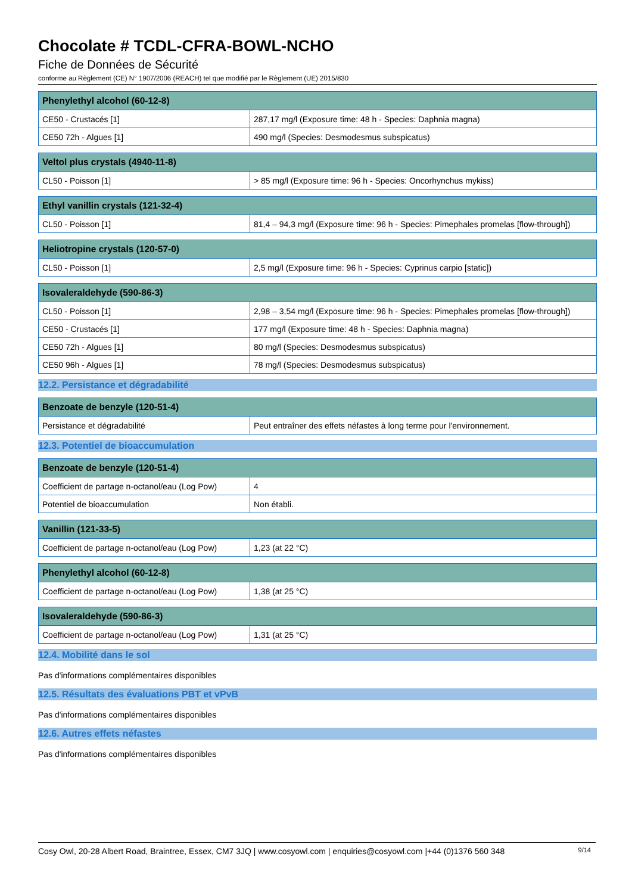Chocolate # TCDL-CFRA-BOWL-NCHO
Fiche de Données de Sécurité
conforme au Règlement (CE) N° 1907/2006 (REACH) tel que modifié par le Règlement (UE) 2015/830
| Phenylethyl alcohol (60-12-8) | |
| --- | --- |
| CE50 - Crustacés [1] | 287,17 mg/l (Exposure time: 48 h - Species: Daphnia magna) |
| CE50 72h - Algues [1] | 490 mg/l (Species: Desmodesmus subspicatus) |
| Veltol plus crystals (4940-11-8) | |
| --- | --- |
| CL50 - Poisson [1] | > 85 mg/l (Exposure time: 96 h - Species: Oncorhynchus mykiss) |
| Ethyl vanillin crystals (121-32-4) | |
| --- | --- |
| CL50 - Poisson [1] | 81,4 – 94,3 mg/l (Exposure time: 96 h - Species: Pimephales promelas [flow-through]) |
| Heliotropine crystals (120-57-0) | |
| --- | --- |
| CL50 - Poisson [1] | 2,5 mg/l (Exposure time: 96 h - Species: Cyprinus carpio [static]) |
| Isovaleraldehyde (590-86-3) | |
| --- | --- |
| CL50 - Poisson [1] | 2,98 – 3,54 mg/l (Exposure time: 96 h - Species: Pimephales promelas [flow-through]) |
| CE50 - Crustacés [1] | 177 mg/l (Exposure time: 48 h - Species: Daphnia magna) |
| CE50 72h - Algues [1] | 80 mg/l (Species: Desmodesmus subspicatus) |
| CE50 96h - Algues [1] | 78 mg/l (Species: Desmodesmus subspicatus) |
12.2. Persistance et dégradabilité
| Benzoate de benzyle (120-51-4) | |
| --- | --- |
| Persistance et dégradabilité | Peut entraîner des effets néfastes à long terme pour l'environnement. |
12.3. Potentiel de bioaccumulation
| Benzoate de benzyle (120-51-4) | |
| --- | --- |
| Coefficient de partage n-octanol/eau (Log Pow) | 4 |
| Potentiel de bioaccumulation | Non établi. |
| Vanillin (121-33-5) | |
| --- | --- |
| Coefficient de partage n-octanol/eau (Log Pow) | 1,23 (at 22 °C) |
| Phenylethyl alcohol (60-12-8) | |
| --- | --- |
| Coefficient de partage n-octanol/eau (Log Pow) | 1,38 (at 25 °C) |
| Isovaleraldehyde (590-86-3) | |
| --- | --- |
| Coefficient de partage n-octanol/eau (Log Pow) | 1,31 (at 25 °C) |
12.4. Mobilité dans le sol
Pas d'informations complémentaires disponibles
12.5. Résultats des évaluations PBT et vPvB
Pas d'informations complémentaires disponibles
12.6. Autres effets néfastes
Pas d'informations complémentaires disponibles
Cosy Owl, 20-28 Albert Road, Braintree, Essex, CM7 3JQ | www.cosyowl.com | enquiries@cosyowl.com |+44 (0)1376 560 348 9/14